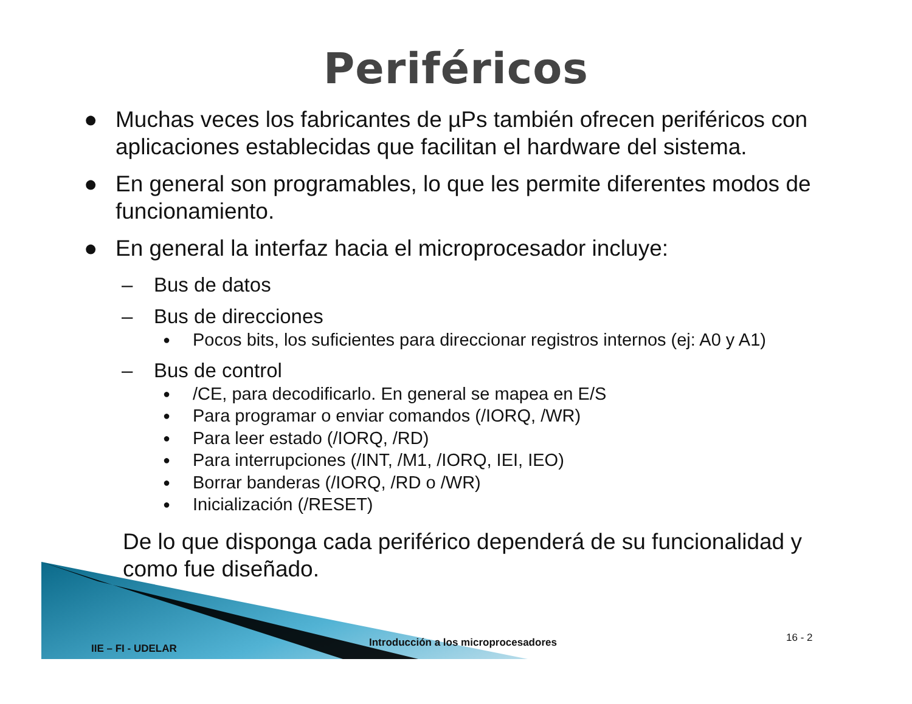Periféricos
● Muchas veces los fabricantes de µPs también ofrecen periféricos con aplicaciones establecidas que facilitan el hardware del sistema.
● En general son programables, lo que les permite diferentes modos de funcionamiento.
● En general la interfaz hacia el microprocesador incluye:
– Bus de datos
– Bus de direcciones
● Pocos bits, los suficientes para direccionar registros internos (ej: A0 y A1)
– Bus de control
● /CE, para decodificarlo. En general se mapea en E/S
● Para programar o enviar comandos (/IORQ, /WR)
● Para leer estado (/IORQ, /RD)
● Para interrupciones (/INT, /M1, /IORQ, IEI, IEO)
● Borrar banderas (/IORQ, /RD o /WR)
● Inicialización (/RESET)
De lo que disponga cada periférico dependerá de su funcionalidad y como fue diseñado.
IIE – FI - UDELAR Introducción a los microprocesadores 16 - 2